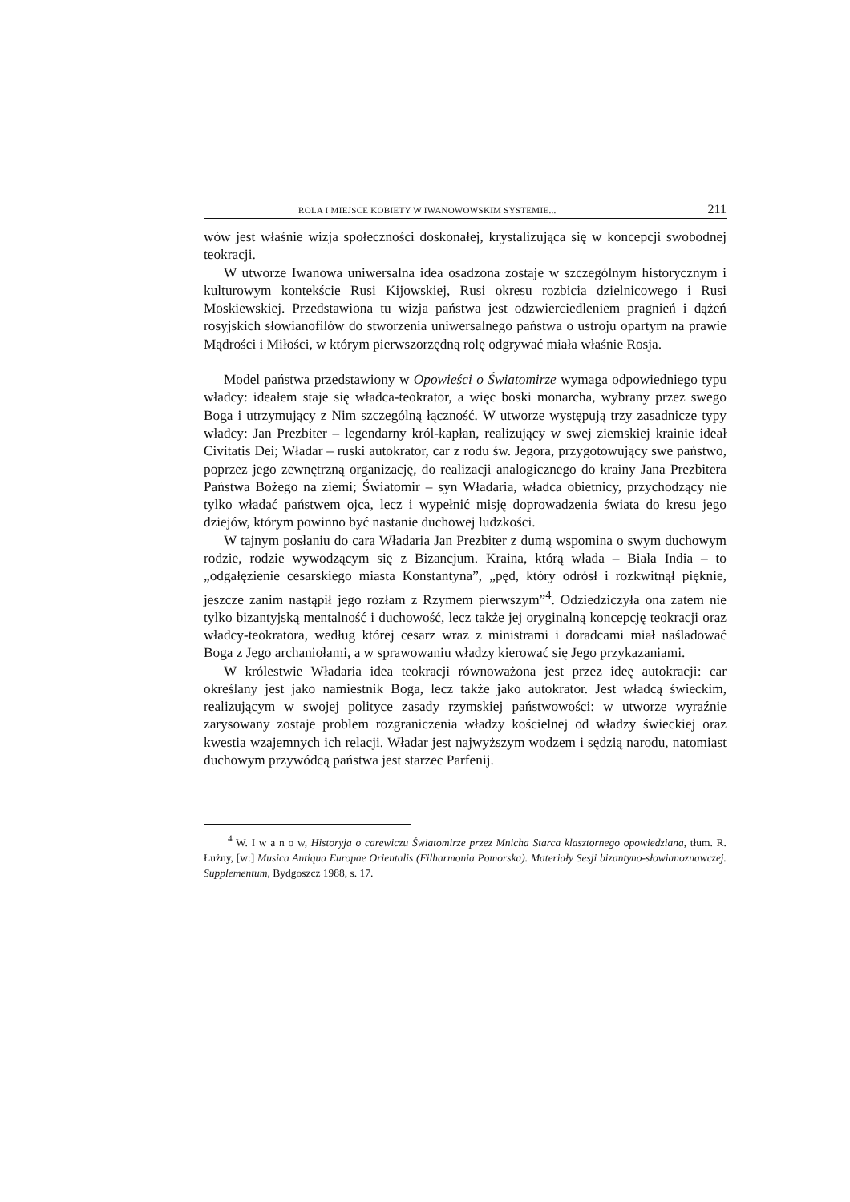ROLA I MIEJSCE KOBIETY W IWANOWOWSKIM SYSTEMIE... 211
wów jest właśnie wizja społeczności doskonałej, krystalizująca się w koncepcji swobodnej teokracji.
W utworze Iwanowa uniwersalna idea osadzona zostaje w szczególnym historycznym i kulturowym kontekście Rusi Kijowskiej, Rusi okresu rozbicia dzielnicowego i Rusi Moskiewskiej. Przedstawiona tu wizja państwa jest odzwierciedleniem pragnień i dążeń rosyjskich słowianofilów do stworzenia uniwersalnego państwa o ustroju opartym na prawie Mądrości i Miłości, w którym pierwszorzędną rolę odgrywać miała właśnie Rosja.
Model państwa przedstawiony w Opowieści o Światomirze wymaga odpowiedniego typu władcy: ideałem staje się władca-teokrator, a więc boski monarcha, wybrany przez swego Boga i utrzymujący z Nim szczególną łączność. W utworze występują trzy zasadnicze typy władcy: Jan Prezbiter – legendarny król-kapłan, realizujący w swej ziemskiej krainie ideał Civitatis Dei; Władar – ruski autokrator, car z rodu św. Jegora, przygotowujący swe państwo, poprzez jego zewnętrzną organizację, do realizacji analogicznego do krainy Jana Prezbitera Państwa Bożego na ziemi; Światomir – syn Władaria, władca obietnicy, przychodzący nie tylko władać państwem ojca, lecz i wypełnić misję doprowadzenia świata do kresu jego dziejów, którym powinno być nastanie duchowej ludzkości.
W tajnym posłaniu do cara Władaria Jan Prezbiter z dumą wspomina o swym duchowym rodzie, rodzie wywodzącym się z Bizancjum. Kraina, którą włada – Biała India – to „odgałęzienie cesarskiego miasta Konstantyna”, „pęd, który odrósł i rozkwitnął pięknie, jeszcze zanim nastąpił jego rozłam z Rzymem pierwszym”<sup>4</sup>. Odziedziczyła ona zatem nie tylko bizantyjską mentalność i duchowość, lecz także jej oryginalną koncepcję teokracji oraz władcy-teokratora, według której cesarz wraz z ministrami i doradcami miał naśladować Boga z Jego archaniołami, a w sprawowaniu władzy kierować się Jego przykazaniami.
W królestwie Władaria idea teokracji równoważona jest przez ideę autokracji: car określany jest jako namiestnik Boga, lecz także jako autokrator. Jest władcą świeckim, realizującym w swojej polityce zasady rzymskiej państwowości: w utworze wyraźnie zarysowany zostaje problem rozgraniczenia władzy kościelnej od władzy świeckiej oraz kwestia wzajemnych ich relacji. Władar jest najwyższym wodzem i sędzią narodu, natomiast duchowym przywódcą państwa jest starzec Parfenij.
<sup>4</sup> W. I w a n o w, Historyja o carewiczu Światomirze przez Mnicha Starca klasztornego opowiedziana, tłum. R. Łużny, [w:] Musica Antiqua Europae Orientalis (Filharmonia Pomorska). Materiały Sesji bizantyno-słowianoznawczej. Supplementum, Bydgoszcz 1988, s. 17.